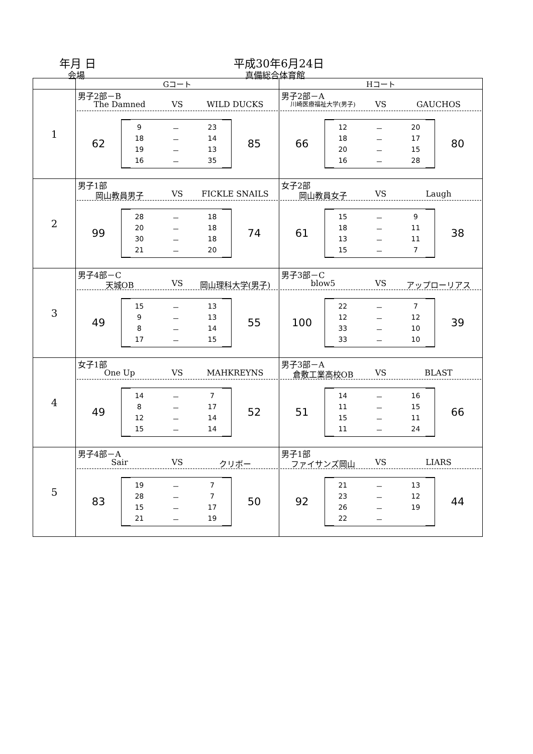年月 日
会場
平成30年6月24日
真備総合体育館
| | Gコート | Hコート |
| --- | --- | --- |
| 1 | 男子2部－B The Damned VS WILD DUCKS 62 9 － 23 18 － 14 19 － 13 16 － 35 85 | 男子2部－A 川崎医療福祉大学(男子) VS GAUCHOS 66 12 － 20 18 － 17 20 － 15 16 － 28 80 |
| 2 | 男子1部 岡山教員男子 VS FICKLE SNAILS 99 28 － 18 20 － 18 30 － 18 21 － 20 74 | 女子2部 岡山教員女子 VS Laugh 61 15 － 9 18 － 11 13 － 11 15 － 7 38 |
| 3 | 男子4部－C 天城OB VS 岡山理科大学(男子) 49 15 － 13 9 － 13 8 － 14 17 － 15 55 | 男子3部－C blow5 VS アップローリアス 100 22 － 7 12 － 12 33 － 10 33 － 10 39 |
| 4 | 女子1部 One Up VS MAHKREYNS 49 14 － 7 8 － 17 12 － 14 15 － 14 52 | 男子3部－A 倉敷工業高校OB VS BLAST 51 14 － 16 11 － 15 15 － 11 11 － 24 66 |
| 5 | 男子4部－A Sair VS クリボー 83 19 － 7 28 － 7 15 － 17 21 － 19 50 | 男子1部 ファイサンズ岡山 VS LIARS 92 21 － 13 23 － 12 26 － 19 22 － 44 |